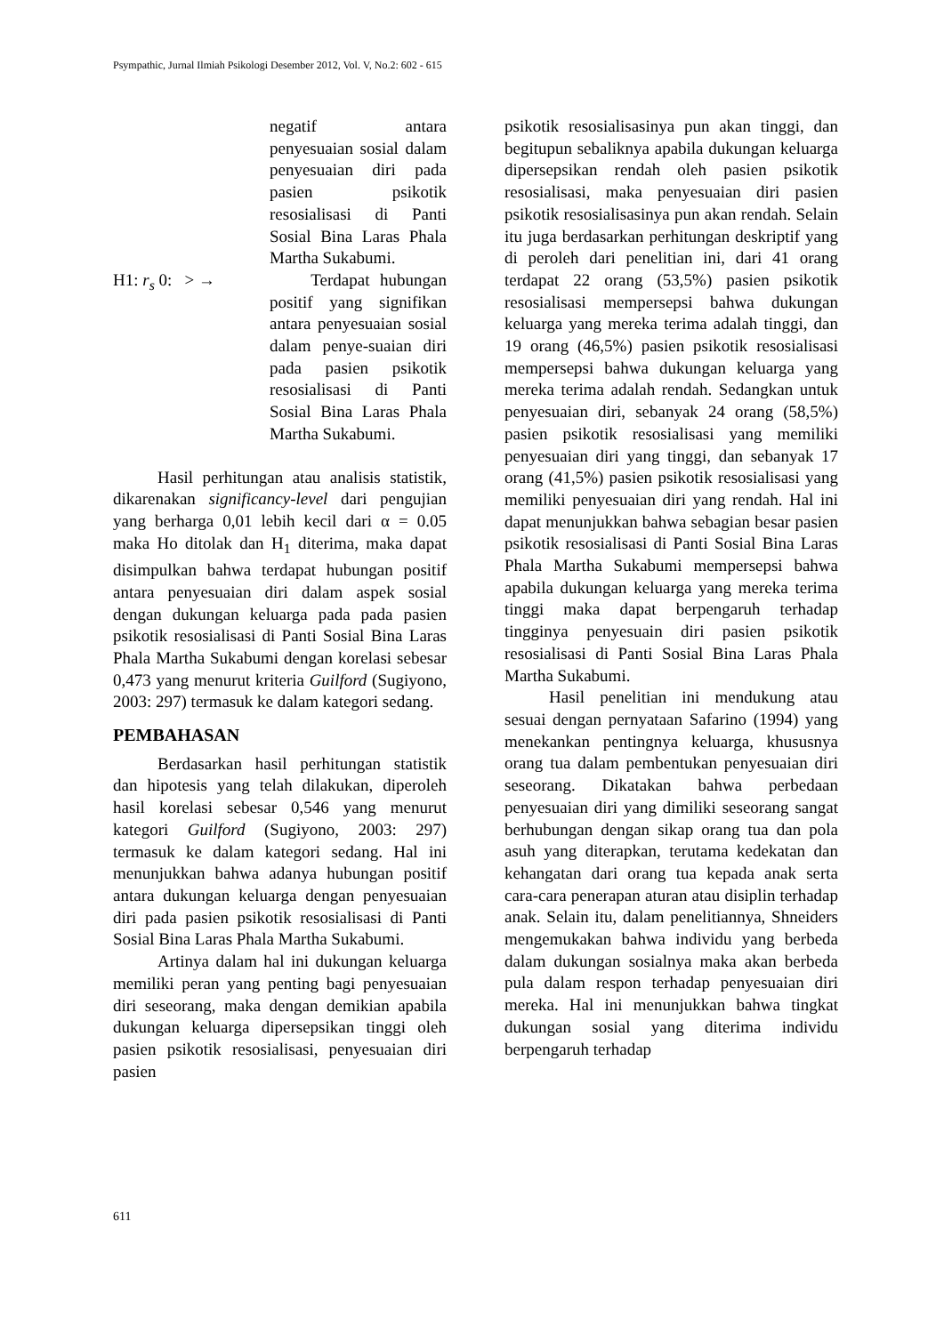Psympathic, Jurnal Ilmiah Psikologi Desember 2012, Vol. V, No.2: 602 - 615
negatif antara penyesuaian sosial dalam penyesuaian diri pada pasien psikotik resosialisasi di Panti Sosial Bina Laras Phala Martha Sukabumi.
H1: r<sub>s</sub> 0: > → Terdapat hubungan positif yang signifikan antara penyesuaian sosial dalam penye-suaian diri pada pasien psikotik resosialisasi di Panti Sosial Bina Laras Phala Martha Sukabumi.
Hasil perhitungan atau analisis statistik, dikarenakan significancy-level dari pengujian yang berharga 0,01 lebih kecil dari α = 0.05 maka Ho ditolak dan H<sub>1</sub> diterima, maka dapat disimpulkan bahwa terdapat hubungan positif antara penyesuaian diri dalam aspek sosial dengan dukungan keluarga pada pada pasien psikotik resosialisasi di Panti Sosial Bina Laras Phala Martha Sukabumi dengan korelasi sebesar 0,473 yang menurut kriteria Guilford (Sugiyono, 2003: 297) termasuk ke dalam kategori sedang.
PEMBAHASAN
Berdasarkan hasil perhitungan statistik dan hipotesis yang telah dilakukan, diperoleh hasil korelasi sebesar 0,546 yang menurut kategori Guilford (Sugiyono, 2003: 297) termasuk ke dalam kategori sedang. Hal ini menunjukkan bahwa adanya hubungan positif antara dukungan keluarga dengan penyesuaian diri pada pasien psikotik resosialisasi di Panti Sosial Bina Laras Phala Martha Sukabumi.
Artinya dalam hal ini dukungan keluarga memiliki peran yang penting bagi penyesuaian diri seseorang, maka dengan demikian apabila dukungan keluarga dipersepsikan tinggi oleh pasien psikotik resosialisasi, penyesuaian diri pasien
psikotik resosialisasinya pun akan tinggi, dan begitupun sebaliknya apabila dukungan keluarga dipersepsikan rendah oleh pasien psikotik resosialisasi, maka penyesuaian diri pasien psikotik resosialisasinya pun akan rendah. Selain itu juga berdasarkan perhitungan deskriptif yang di peroleh dari penelitian ini, dari 41 orang terdapat 22 orang (53,5%) pasien psikotik resosialisasi mempersepsi bahwa dukungan keluarga yang mereka terima adalah tinggi, dan 19 orang (46,5%) pasien psikotik resosialisasi mempersepsi bahwa dukungan keluarga yang mereka terima adalah rendah. Sedangkan untuk penyesuaian diri, sebanyak 24 orang (58,5%) pasien psikotik resosialisasi yang memiliki penyesuaian diri yang tinggi, dan sebanyak 17 orang (41,5%) pasien psikotik resosialisasi yang memiliki penyesuaian diri yang rendah. Hal ini dapat menunjukkan bahwa sebagian besar pasien psikotik resosialisasi di Panti Sosial Bina Laras Phala Martha Sukabumi mempersepsi bahwa apabila dukungan keluarga yang mereka terima tinggi maka dapat berpengaruh terhadap tingginya penyesuain diri pasien psikotik resosialisasi di Panti Sosial Bina Laras Phala Martha Sukabumi.
Hasil penelitian ini mendukung atau sesuai dengan pernyataan Safarino (1994) yang menekankan pentingnya keluarga, khususnya orang tua dalam pembentukan penyesuaian diri seseorang. Dikatakan bahwa perbedaan penyesuaian diri yang dimiliki seseorang sangat berhubungan dengan sikap orang tua dan pola asuh yang diterapkan, terutama kedekatan dan kehangatan dari orang tua kepada anak serta cara-cara penerapan aturan atau disiplin terhadap anak. Selain itu, dalam penelitiannya, Shneiders mengemukakan bahwa individu yang berbeda dalam dukungan sosialnya maka akan berbeda pula dalam respon terhadap penyesuaian diri mereka. Hal ini menunjukkan bahwa tingkat dukungan sosial yang diterima individu berpengaruh terhadap
611